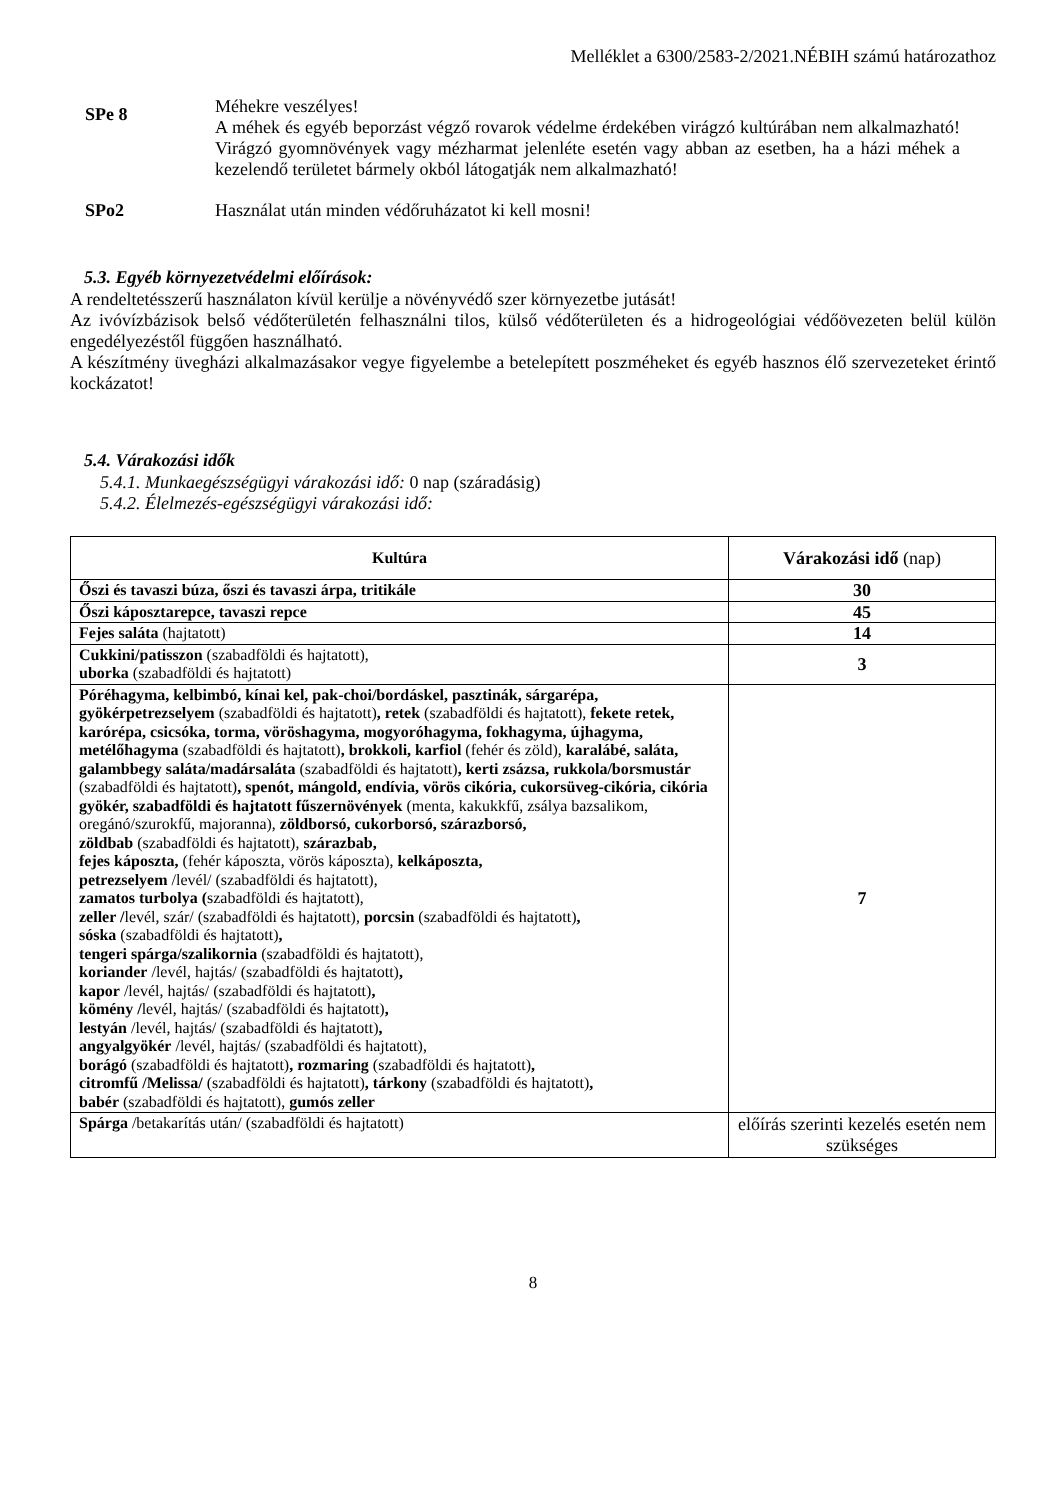Melléklet a 6300/2583-2/2021.NÉBIH számú határozathoz
SPe 8
Méhekre veszélyes!
A méhek és egyéb beporzást végző rovarok védelme érdekében virágzó kultúrában nem alkalmazható! Virágzó gyomnövények vagy mézharmat jelenléte esetén vagy abban az esetben, ha a házi méhek a kezelendő területet bármely okból látogatják nem alkalmazható!
SPo2
Használat után minden védőruházatot ki kell mosni!
5.3. Egyéb környezetvédelmi előírások:
A rendeltetésszerű használaton kívül kerülje a növényvédő szer környezetbe jutását!
Az ivóvízbázisok belső védőterületén felhasználni tilos, külső védőterületen és a hidrogeológiai védőövezeten belül külön engedélyezéstől függően használható.
A készítmény üvegházi alkalmazásakor vegye figyelembe a betelepített poszméheket és egyéb hasznos élő szervezeteket érintő kockázatot!
5.4. Várakozási idők
5.4.1. Munkaegészségügyi várakozási idő: 0 nap (száradásig)
5.4.2. Élelmezés-egészségügyi várakozási idő:
| Kultúra | Várakozási idő (nap) |
| --- | --- |
| Őszi és tavaszi búza, őszi és tavaszi árpa, tritikále | 30 |
| Őszi káposztarepce, tavaszi repce | 45 |
| Fejes saláta (hajtatott) | 14 |
| Cukkini/patisszon (szabadföldi és hajtatott), uborka (szabadföldi és hajtatott) | 3 |
| Póréhagyma, kelbimbó, kínai kel, pak-choi/bordáskel, pasztinák, sárgarépa, gyökérpetrezselyem (szabadföldi és hajtatott) , retek (szabadföldi és hajtatott), fekete retek, karórépa, csicsóka, torma, vöröshagyma, mogyoróhagyma, fokhagyma, újhagyma, metélőhagyma (szabadföldi és hajtatott) , brokkoli, karfiol (fehér és zöld), karalábé, saláta, galambbegy saláta/madársaláta (szabadföldi és hajtatott) , kerti zsázsa, rukkola/borsmustár (szabadföldi és hajtatott) , spenót, mángold, endívia, vörös cikória, cukorsüveg-cikória, cikória gyökér, szabadföldi és hajtatott fűszernövények (menta, kakukkfű, zsálya bazsalikom, oregánó/szurokfű, majoranna), zöldborsó, cukorborsó, szárazborsó, zöldbab (szabadföldi és hajtatott), szárazbab, fejes káposzta, (fehér káposzta, vörös káposzta), kelkáposzta, petrezselyem /levél/ (szabadföldi és hajtatott), zamatos turbolya ( szabadföldi és hajtatott), zeller / levél, szár/ (szabadföldi és hajtatott), porcsin (szabadföldi és hajtatott) , sóska (szabadföldi és hajtatott) , tengeri spárga/szalikornia (szabadföldi és hajtatott), koriander /levél, hajtás/ (szabadföldi és hajtatott) , kapor /levél, hajtás/ (szabadföldi és hajtatott) , kömény / levél, hajtás/ (szabadföldi és hajtatott) , lestyán /levél, hajtás/ (szabadföldi és hajtatott) , angyalgyökér /levél, hajtás/ (szabadföldi és hajtatott), borágó (szabadföldi és hajtatott) , rozmaring (szabadföldi és hajtatott) , citromfű /Melissa/ (szabadföldi és hajtatott) , tárkony (szabadföldi és hajtatott) , babér (szabadföldi és hajtatott), gumós zeller | 7 |
| Spárga /betakarítás után/ (szabadföldi és hajtatott) | előírás szerinti kezelés esetén nem szükséges |
8